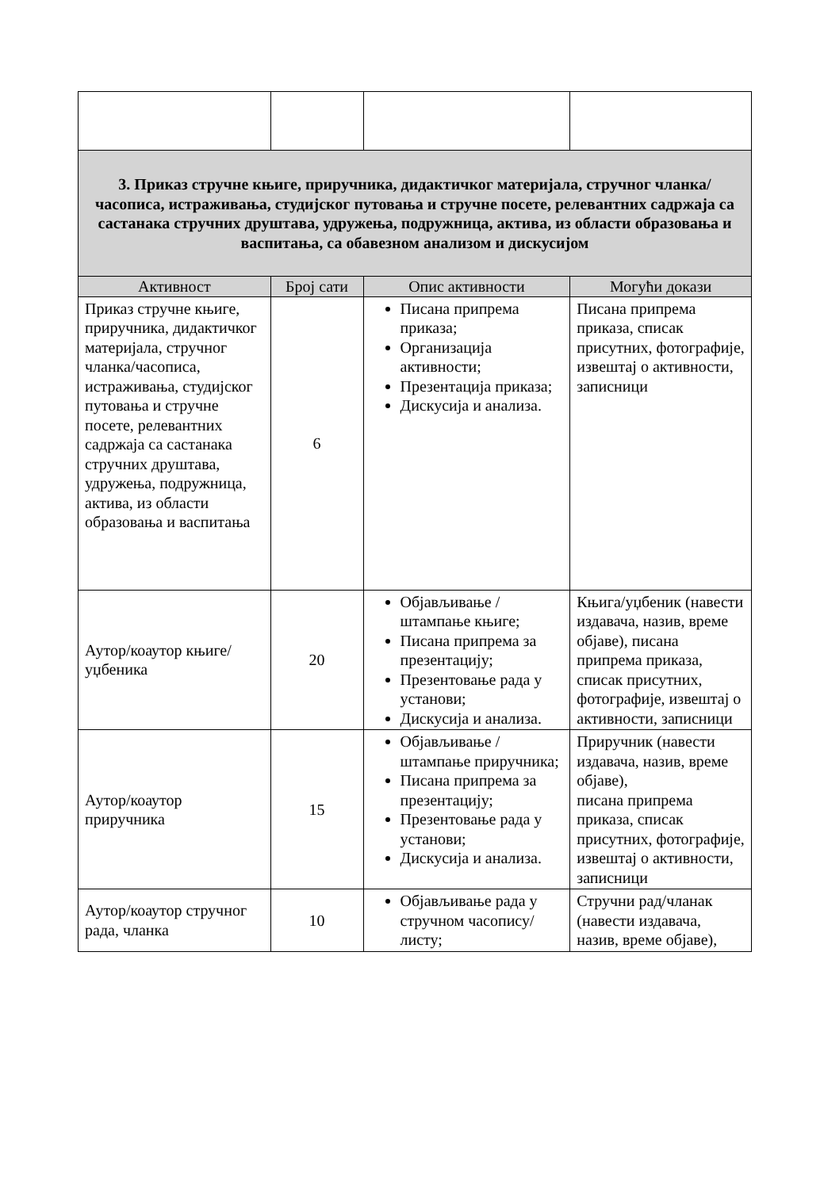| 3. Приказ стручне књиге, приручника, дидактичког материјала, стручног чланка/часописа, истраживања, студијског путовања и стручне посете, релевантних садржаја са састанака стручних друштава, удружења, подружница, актива, из области образовања и васпитања, са обавезном анализом и дискусијом | | | |
| Активност | Број сати | Опис активности | Могући докази |
| Приказ стручне књиге, приручника, дидактичког материјала, стручног чланка/часописа, истраживања, студијског путовања и стручне посете, релевантних садржаја са састанака стручних друштава, удружења, подружница, актива, из области образовања и васпитања | 6 | Писана припрема приказа; Организација активности; Презентација приказа; Дискусија и анализа. | Писана припрема приказа, списак присутних, фотографије, извештај о активности, записници |
| Аутор/коаутор књиге/уџбеника | 20 | Објављивање / штампање књиге; Писана припрема за презентацију; Презентовање рада у установи; Дискусија и анализа. | Књига/уџбеник (навести издавача, назив, време објаве), писана припрема приказа, списак присутних, фотографије, извештај о активности, записници |
| Аутор/коаутор приручника | 15 | Објављивање / штампање приручника; Писана припрема за презентацију; Презентовање рада у установи; Дискусија и анализа. | Приручник (навести издавача, назив, време објаве), писана припрема приказа, списак присутних, фотографије, извештај о активности, записници |
| Аутор/коаутор стручног рада, чланка | 10 | Објављивање рада у стручном часопису/листу; | Стручни рад/чланак (навести издавача, назив, време објаве), |